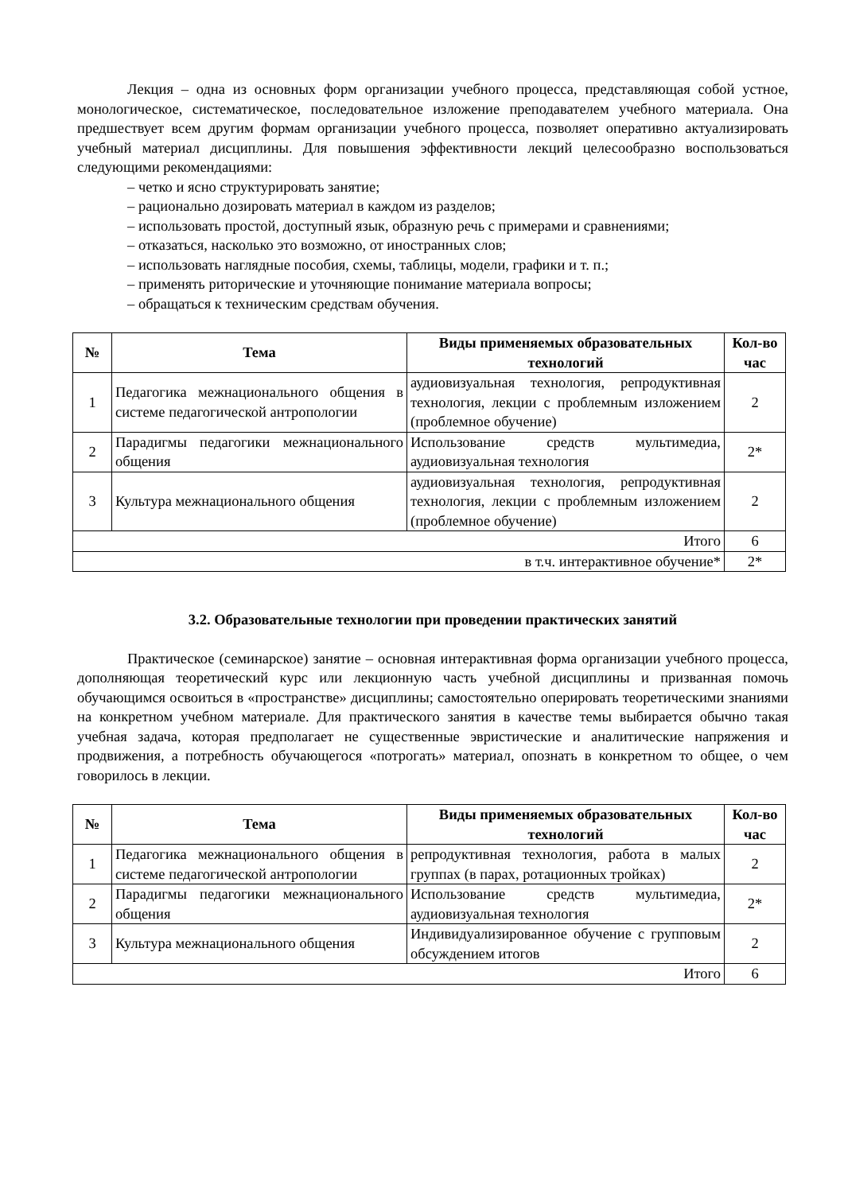Лекция – одна из основных форм организации учебного процесса, представляющая собой устное, монологическое, систематическое, последовательное изложение преподавателем учебного материала. Она предшествует всем другим формам организации учебного процесса, позволяет оперативно актуализировать учебный материал дисциплины. Для повышения эффективности лекций целесообразно воспользоваться следующими рекомендациями:
– четко и ясно структурировать занятие;
– рационально дозировать материал в каждом из разделов;
– использовать простой, доступный язык, образную речь с примерами и сравнениями;
– отказаться, насколько это возможно, от иностранных слов;
– использовать наглядные пособия, схемы, таблицы, модели, графики и т. п.;
– применять риторические и уточняющие понимание материала вопросы;
– обращаться к техническим средствам обучения.
| № | Тема | Виды применяемых образовательных технологий | Кол-во час |
| --- | --- | --- | --- |
| 1 | Педагогика межнационального общения в системе педагогической антропологии | аудиовизуальная технология, репродуктивная технология, лекции с проблемным изложением (проблемное обучение) | 2 |
| 2 | Парадигмы педагогики межнационального общения | Использование средств мультимедиа, аудиовизуальная технология | 2* |
| 3 | Культура межнационального общения | аудиовизуальная технология, репродуктивная технология, лекции с проблемным изложением (проблемное обучение) | 2 |
| Итого | | | 6 |
| в т.ч. интерактивное обучение* | | | 2* |
3.2. Образовательные технологии при проведении практических занятий
Практическое (семинарское) занятие – основная интерактивная форма организации учебного процесса, дополняющая теоретический курс или лекционную часть учебной дисциплины и призванная помочь обучающимся освоиться в «пространстве» дисциплины; самостоятельно оперировать теоретическими знаниями на конкретном учебном материале. Для практического занятия в качестве темы выбирается обычно такая учебная задача, которая предполагает не существенные эвристические и аналитические напряжения и продвижения, а потребность обучающегося «потрогать» материал, опознать в конкретном то общее, о чем говорилось в лекции.
| № | Тема | Виды применяемых образовательных технологий | Кол-во час |
| --- | --- | --- | --- |
| 1 | Педагогика межнационального общения в системе педагогической антропологии | репродуктивная технология, работа в малых группах (в парах, ротационных тройках) | 2 |
| 2 | Парадигмы педагогики межнационального общения | Использование средств мультимедиа, аудиовизуальная технология | 2* |
| 3 | Культура межнационального общения | Индивидуализированное обучение с групповым обсуждением итогов | 2 |
| Итого | | | 6 |